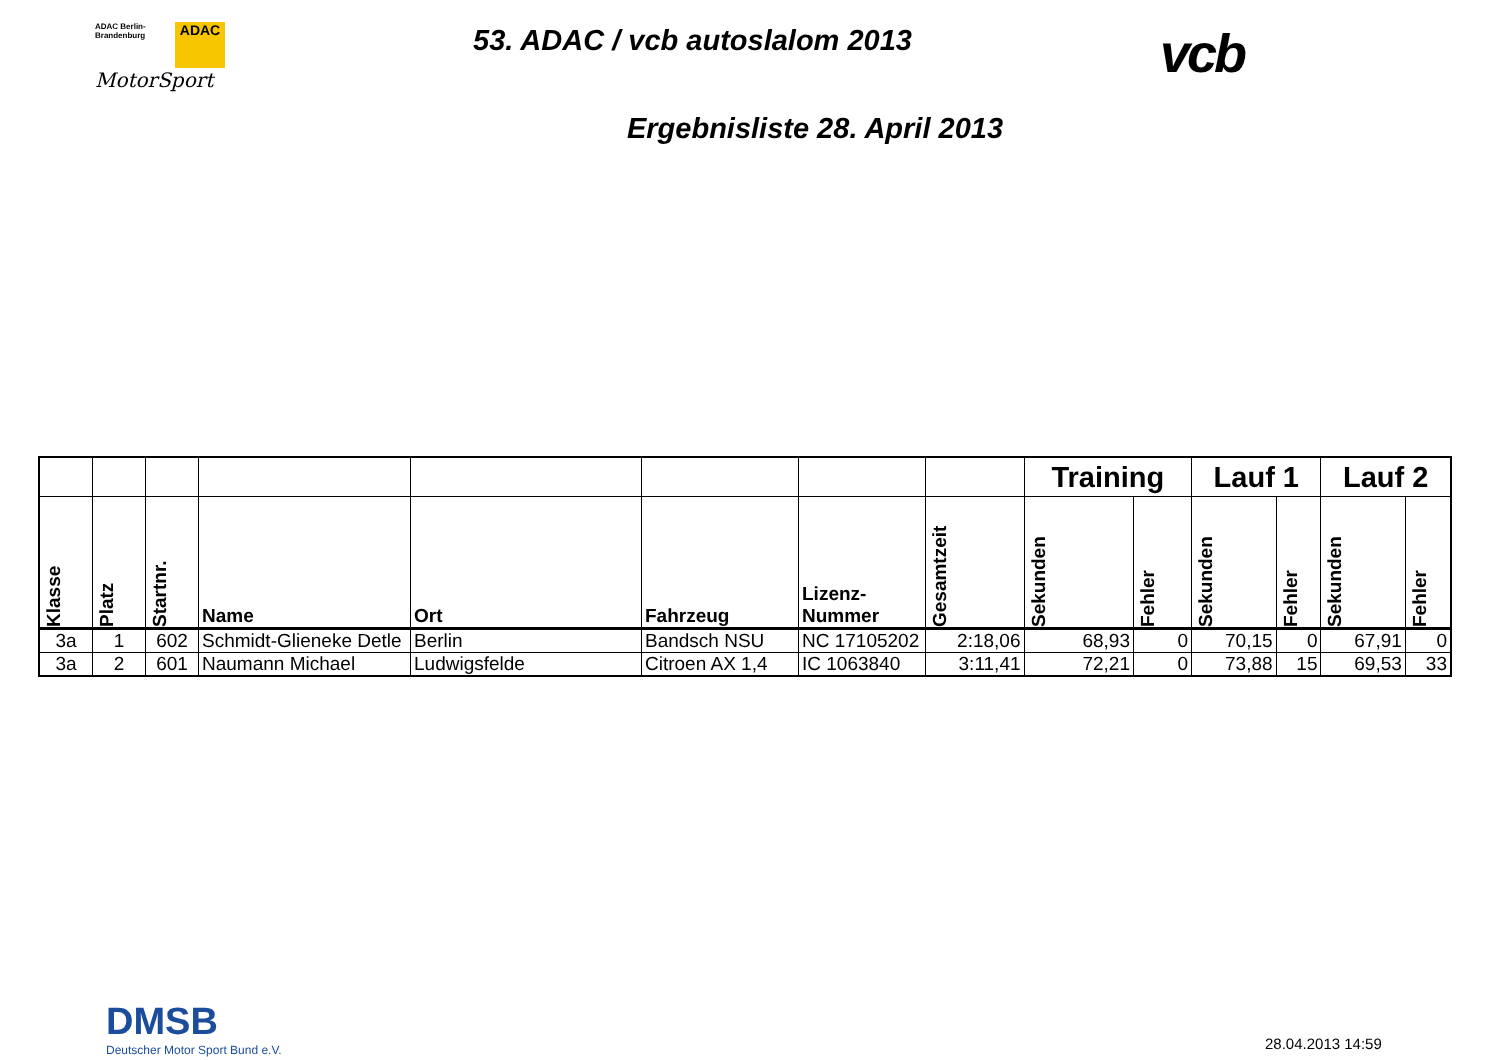ADAC
ADAC Berlin-
Brandenburg
MotorSport
53. ADAC / vcb autoslalom 2013
vcb
Ergebnisliste 28. April 2013
| | | | | | | | | Training | | Lauf 1 | | Lauf 2 | |
| --- | --- | --- | --- | --- | --- | --- | --- | --- | --- | --- | --- | --- | --- |
| Klasse | Platz | Startnr. | Name | Ort | Fahrzeug | Lizenz- Nummer | Gesamtzeit | Sekunden | Fehler | Sekunden | Fehler | Sekunden | Fehler |
| 3a | 1 | 602 | Schmidt-Glieneke Detle | Berlin | Bandsch NSU | NC 17105202 | 2:18,06 | 68,93 | 0 | 70,15 | 0 | 67,91 | 0 |
| 3a | 2 | 601 | Naumann Michael | Ludwigsfelde | Citroen AX 1,4 | IC 1063840 | 3:11,41 | 72,21 | 0 | 73,88 | 15 | 69,53 | 33 |
DMSB
Deutscher Motor Sport Bund e.V.
28.04.2013 14:59